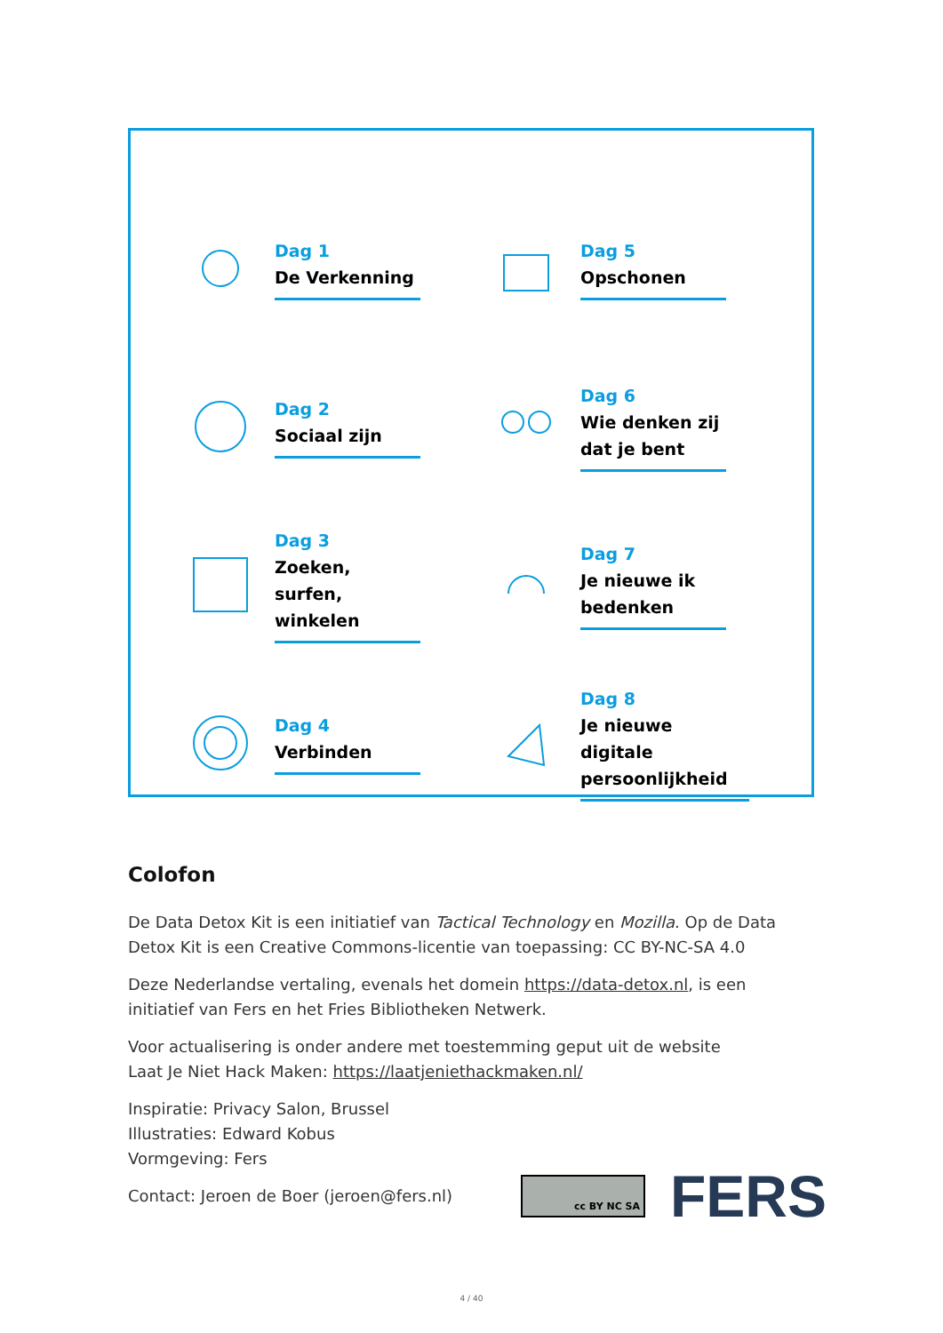Dag 1
De Verkenning
Dag 5
Opschonen
Dag 2
Sociaal zijn
Dag 6
Wie denken zij dat je bent
Dag 3
Zoeken, surfen, winkelen
Dag 7
Je nieuwe ik bedenken
Dag 4
Verbinden
Dag 8
Je nieuwe digitale persoonlijkheid
Colofon
De Data Detox Kit is een initiatief van Tactical Technology en Mozilla. Op de Data Detox Kit is een Creative Commons-licentie van toepassing: CC BY-NC-SA 4.0
Deze Nederlandse vertaling, evenals het domein https://data-detox.nl, is een initiatief van Fers en het Fries Bibliotheken Netwerk.
Voor actualisering is onder andere met toestemming geput uit de website
Laat Je Niet Hack Maken: https://laatjeniethackmaken.nl/
Inspiratie: Privacy Salon, Brussel
Illustraties: Edward Kobus
Vormgeving: Fers
Contact: Jeroen de Boer (jeroen@fers.nl)
cc BY NC SA
FERS
4 / 40